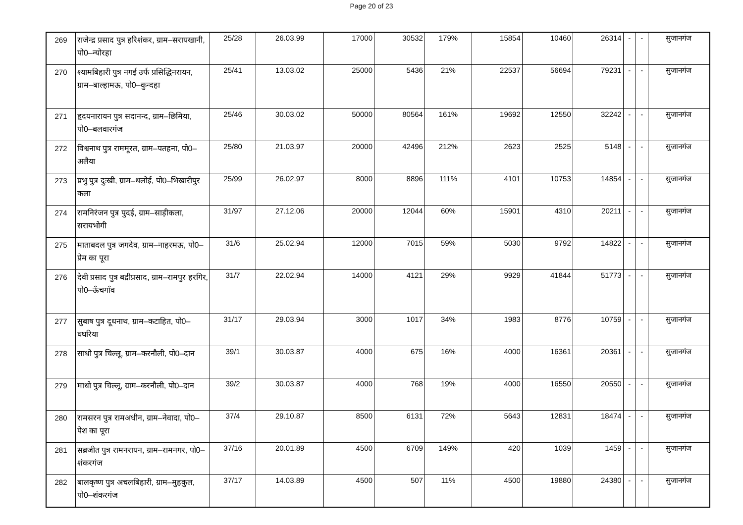Page 20 of 23
| 269 | राजेन्द्र प्रसाद पुत्र हरिशंकर, ग्राम–सरायखानी, पो0–न्योरहा | 25/28 | 26.03.99 | 17000 | 30532 | 179% | 15854 | 10460 | 26314 | - | - | सुजानगंज |
| 270 | श्यामबिहारी पुत्र नगई उर्फ प्रसिद्धिनरायन, ग्राम–बाल्हामऊ, पो0–कुन्दहा | 25/41 | 13.03.02 | 25000 | 5436 | 21% | 22537 | 56694 | 79231 | - | - | सुजानगंज |
| 271 | हृदयनारायन पुत्र सदानन्द, ग्राम–छिमिया, पो0–बलवारगंज | 25/46 | 30.03.02 | 50000 | 80564 | 161% | 19692 | 12550 | 32242 | - | - | सुजानगंज |
| 272 | विश्वनाथ पुत्र राममूरत, ग्राम–पतहना, पो0–अलैया | 25/80 | 21.03.97 | 20000 | 42496 | 212% | 2623 | 2525 | 5148 | - | - | सुजानगंज |
| 273 | प्रभु पुत्र दुःखी, ग्राम–थलोई, पो0–भिखारीपुर कला | 25/99 | 26.02.97 | 8000 | 8896 | 111% | 4101 | 10753 | 14854 | - | - | सुजानगंज |
| 274 | रामनिरंजन पुत्र पुदई, ग्राम–साड़ीकला, सरायभोगी | 31/97 | 27.12.06 | 20000 | 12044 | 60% | 15901 | 4310 | 20211 | - | - | सुजानगंज |
| 275 | माताबदल पुत्र जगदेव, ग्राम–नाहरमऊ, पो0–प्रेम का पूरा | 31/6 | 25.02.94 | 12000 | 7015 | 59% | 5030 | 9792 | 14822 | - | - | सुजानगंज |
| 276 | देवी प्रसाद पुत्र बद्रीप्रसाद, ग्राम–रामपुर हरगिर, पो0–ऊँचगाँव | 31/7 | 22.02.94 | 14000 | 4121 | 29% | 9929 | 41844 | 51773 | - | - | सुजानगंज |
| 277 | सुबाष पुत्र दूधनाथ, ग्राम–कटाहित, पो0–घघरिया | 31/17 | 29.03.94 | 3000 | 1017 | 34% | 1983 | 8776 | 10759 | - | - | सुजानगंज |
| 278 | साधो पुत्र चिल्लू, ग्राम–करनौली, पो0–दान | 39/1 | 30.03.87 | 4000 | 675 | 16% | 4000 | 16361 | 20361 | - | - | सुजानगंज |
| 279 | माधो पुत्र चिल्लू, ग्राम–करनौली, पो0–दान | 39/2 | 30.03.87 | 4000 | 768 | 19% | 4000 | 16550 | 20550 | - | - | सुजानगंज |
| 280 | रामसरन पुत्र रामअधीन, ग्राम–नेवादा, पो0–पेश का पूरा | 37/4 | 29.10.87 | 8500 | 6131 | 72% | 5643 | 12831 | 18474 | - | - | सुजानगंज |
| 281 | सब्रजीत पुत्र रामनरायन, ग्राम–रामनगर, पो0–शंकरगंज | 37/16 | 20.01.89 | 4500 | 6709 | 149% | 420 | 1039 | 1459 | - | - | सुजानगंज |
| 282 | बालकृष्ण पुत्र अचलबिहारी, ग्राम–मुहकुल, पो0–शंकरगंज | 37/17 | 14.03.89 | 4500 | 507 | 11% | 4500 | 19880 | 24380 | - | - | सुजानगंज |